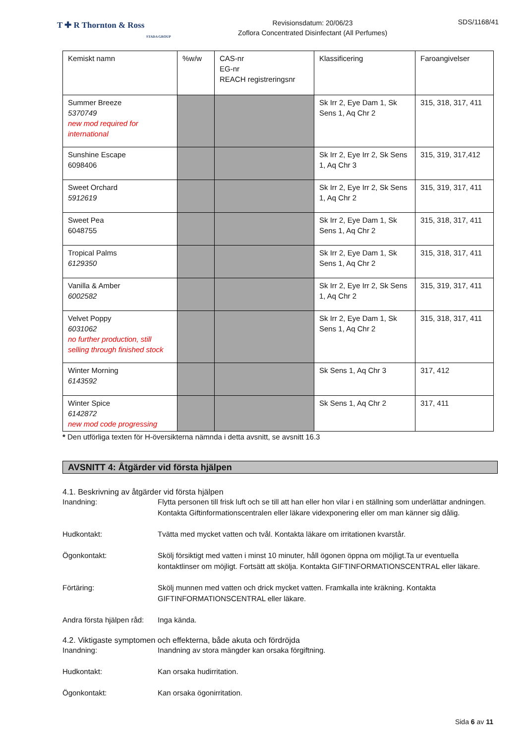T ✚ R Thornton & Ross
STADA GROUP
Revisionsdatum: 20/06/23
Zoflora Concentrated Disinfectant (All Perfumes)
SDS/1168/41
| Kemiskt namn | %w/w | CAS-nr EG-nr REACH registreringsnr | Klassificering | Faroangivelser |
| --- | --- | --- | --- | --- |
| Summer Breeze 5370749 new mod required for international | | | Sk Irr 2, Eye Dam 1, Sk Sens 1, Aq Chr 2 | 315, 318, 317, 411 |
| Sunshine Escape 6098406 | | | Sk Irr 2, Eye Irr 2, Sk Sens 1, Aq Chr 3 | 315, 319, 317,412 |
| Sweet Orchard 5912619 | | | Sk Irr 2, Eye Irr 2, Sk Sens 1, Aq Chr 2 | 315, 319, 317, 411 |
| Sweet Pea 6048755 | | | Sk Irr 2, Eye Dam 1, Sk Sens 1, Aq Chr 2 | 315, 318, 317, 411 |
| Tropical Palms 6129350 | | | Sk Irr 2, Eye Dam 1, Sk Sens 1, Aq Chr 2 | 315, 318, 317, 411 |
| Vanilla & Amber 6002582 | | | Sk Irr 2, Eye Irr 2, Sk Sens 1, Aq Chr 2 | 315, 319, 317, 411 |
| Velvet Poppy 6031062 no further production, still selling through finished stock | | | Sk Irr 2, Eye Dam 1, Sk Sens 1, Aq Chr 2 | 315, 318, 317, 411 |
| Winter Morning 6143592 | | | Sk Sens 1, Aq Chr 3 | 317, 412 |
| Winter Spice 6142872 new mod code progressing | | | Sk Sens 1, Aq Chr 2 | 317, 411 |
* Den utförliga texten för H-översikterna nämnda i detta avsnitt, se avsnitt 16.3
AVSNITT 4: Åtgärder vid första hjälpen
4.1. Beskrivning av åtgärder vid första hjälpen
Inandning: Flytta personen till frisk luft och se till att han eller hon vilar i en ställning som underlättar andningen. Kontakta Giftinformationscentralen eller läkare videxponering eller om man känner sig dålig.
Hudkontakt: Tvätta med mycket vatten och tvål. Kontakta läkare om irritationen kvarstår.
Ögonkontakt: Skölj försiktigt med vatten i minst 10 minuter, håll ögonen öppna om möjligt.Ta ur eventuella kontaktlinser om möjligt. Fortsätt att skölja. Kontakta GIFTINFORMATIONSCENTRAL eller läkare.
Förtäring: Skölj munnen med vatten och drick mycket vatten. Framkalla inte kräkning. Kontakta GIFTINFORMATIONSCENTRAL eller läkare.
Andra första hjälpen råd:
Inga kända.
4.2. Viktigaste symptomen och effekterna, både akuta och fördröjda
Inandning: Inandning av stora mängder kan orsaka förgiftning.
Hudkontakt: Kan orsaka hudirritation.
Ögonkontakt: Kan orsaka ögonirritation.
Sida 6 av 11